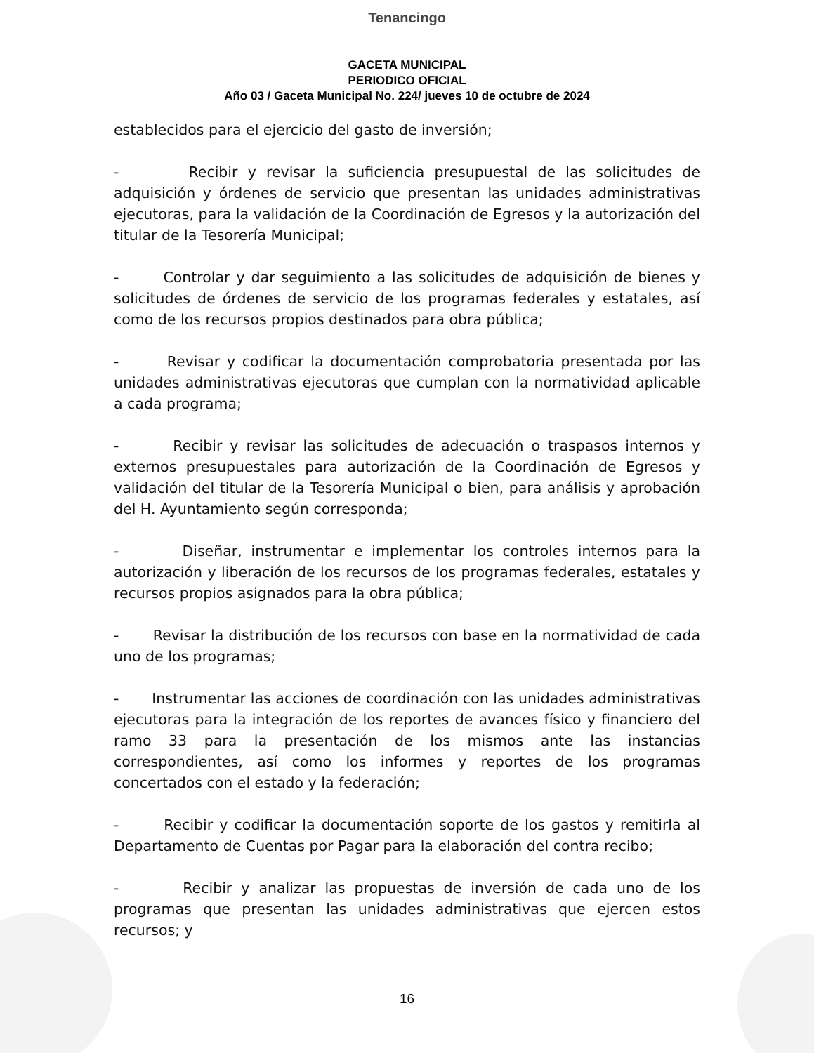Tenancingo
GACETA MUNICIPAL
PERIODICO OFICIAL
Año 03 / Gaceta Municipal No. 224/ jueves 10 de octubre de 2024
establecidos para el ejercicio del gasto de inversión;
- Recibir y revisar la suficiencia presupuestal de las solicitudes de adquisición y órdenes de servicio que presentan las unidades administrativas ejecutoras, para la validación de la Coordinación de Egresos y la autorización del titular de la Tesorería Municipal;
- Controlar y dar seguimiento a las solicitudes de adquisición de bienes y solicitudes de órdenes de servicio de los programas federales y estatales, así como de los recursos propios destinados para obra pública;
- Revisar y codificar la documentación comprobatoria presentada por las unidades administrativas ejecutoras que cumplan con la normatividad aplicable a cada programa;
- Recibir y revisar las solicitudes de adecuación o traspasos internos y externos presupuestales para autorización de la Coordinación de Egresos y validación del titular de la Tesorería Municipal o bien, para análisis y aprobación del H. Ayuntamiento según corresponda;
- Diseñar, instrumentar e implementar los controles internos para la autorización y liberación de los recursos de los programas federales, estatales y recursos propios asignados para la obra pública;
- Revisar la distribución de los recursos con base en la normatividad de cada uno de los programas;
- Instrumentar las acciones de coordinación con las unidades administrativas ejecutoras para la integración de los reportes de avances físico y financiero del ramo 33 para la presentación de los mismos ante las instancias correspondientes, así como los informes y reportes de los programas concertados con el estado y la federación;
- Recibir y codificar la documentación soporte de los gastos y remitirla al Departamento de Cuentas por Pagar para la elaboración del contra recibo;
- Recibir y analizar las propuestas de inversión de cada uno de los programas que presentan las unidades administrativas que ejercen estos recursos; y
16